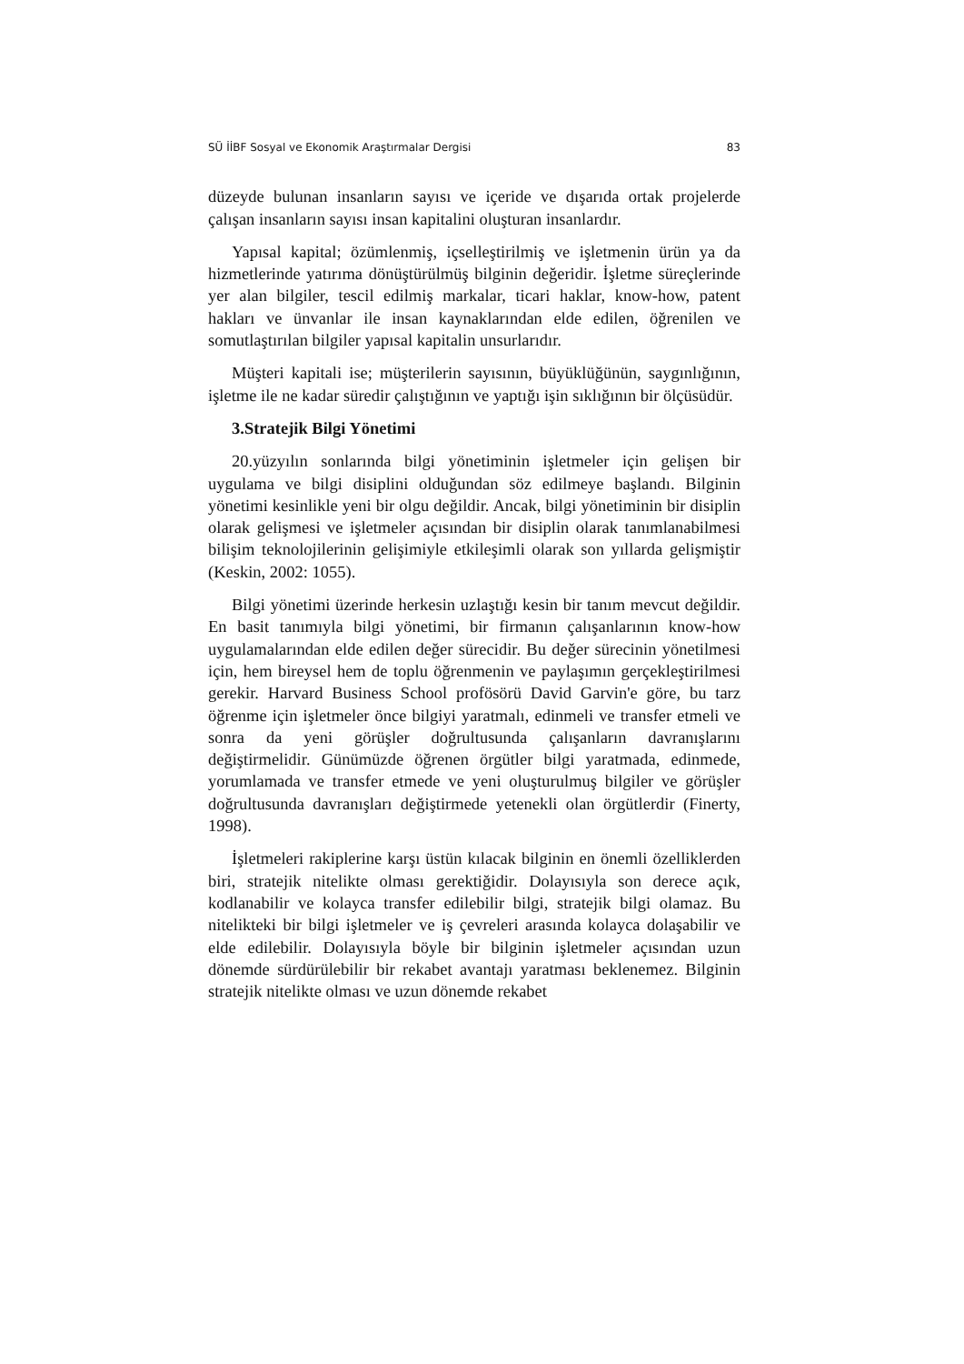SÜ İİBF Sosyal ve Ekonomik Araştırmalar Dergisi 83
düzeyde bulunan insanların sayısı ve içeride ve dışarıda ortak projelerde çalışan insanların sayısı insan kapitalini oluşturan insanlardır.
Yapısal kapital; özümlenmiş, içselleştirilmiş ve işletmenin ürün ya da hizmetlerinde yatırıma dönüştürülmüş bilginin değeridir. İşletme süreçlerinde yer alan bilgiler, tescil edilmiş markalar, ticari haklar, know-how, patent hakları ve ünvanlar ile insan kaynaklarından elde edilen, öğrenilen ve somutlaştırılan bilgiler yapısal kapitalin unsurlarıdır.
Müşteri kapitali ise; müşterilerin sayısının, büyüklüğünün, saygınlığının, işletme ile ne kadar süredir çalıştığının ve yaptığı işin sıklığının bir ölçüsüdür.
3.Stratejik Bilgi Yönetimi
20.yüzyılın sonlarında bilgi yönetiminin işletmeler için gelişen bir uygulama ve bilgi disiplini olduğundan söz edilmeye başlandı. Bilginin yönetimi kesinlikle yeni bir olgu değildir. Ancak, bilgi yönetiminin bir disiplin olarak gelişmesi ve işletmeler açısından bir disiplin olarak tanımlanabilmesi bilişim teknolojilerinin gelişimiyle etkileşimli olarak son yıllarda gelişmiştir (Keskin, 2002: 1055).
Bilgi yönetimi üzerinde herkesin uzlaştığı kesin bir tanım mevcut değildir. En basit tanımıyla bilgi yönetimi, bir firmanın çalışanlarının know-how uygulamalarından elde edilen değer sürecidir. Bu değer sürecinin yönetilmesi için, hem bireysel hem de toplu öğrenmenin ve paylaşımın gerçekleştirilmesi gerekir. Harvard Business School profösörü David Garvin'e göre, bu tarz öğrenme için işletmeler önce bilgiyi yaratmalı, edinmeli ve transfer etmeli ve sonra da yeni görüşler doğrultusunda çalışanların davranışlarını değiştirmelidir. Günümüzde öğrenen örgütler bilgi yaratmada, edinmede, yorumlamada ve transfer etmede ve yeni oluşturulmuş bilgiler ve görüşler doğrultusunda davranışları değiştirmede yetenekli olan örgütlerdir (Finerty, 1998).
İşletmeleri rakiplerine karşı üstün kılacak bilginin en önemli özelliklerden biri, stratejik nitelikte olması gerektiğidir. Dolayısıyla son derece açık, kodlanabilir ve kolayca transfer edilebilir bilgi, stratejik bilgi olamaz. Bu nitelikteki bir bilgi işletmeler ve iş çevreleri arasında kolayca dolaşabilir ve elde edilebilir. Dolayısıyla böyle bir bilginin işletmeler açısından uzun dönemde sürdürülebilir bir rekabet avantajı yaratması beklenemez. Bilginin stratejik nitelikte olması ve uzun dönemde rekabet